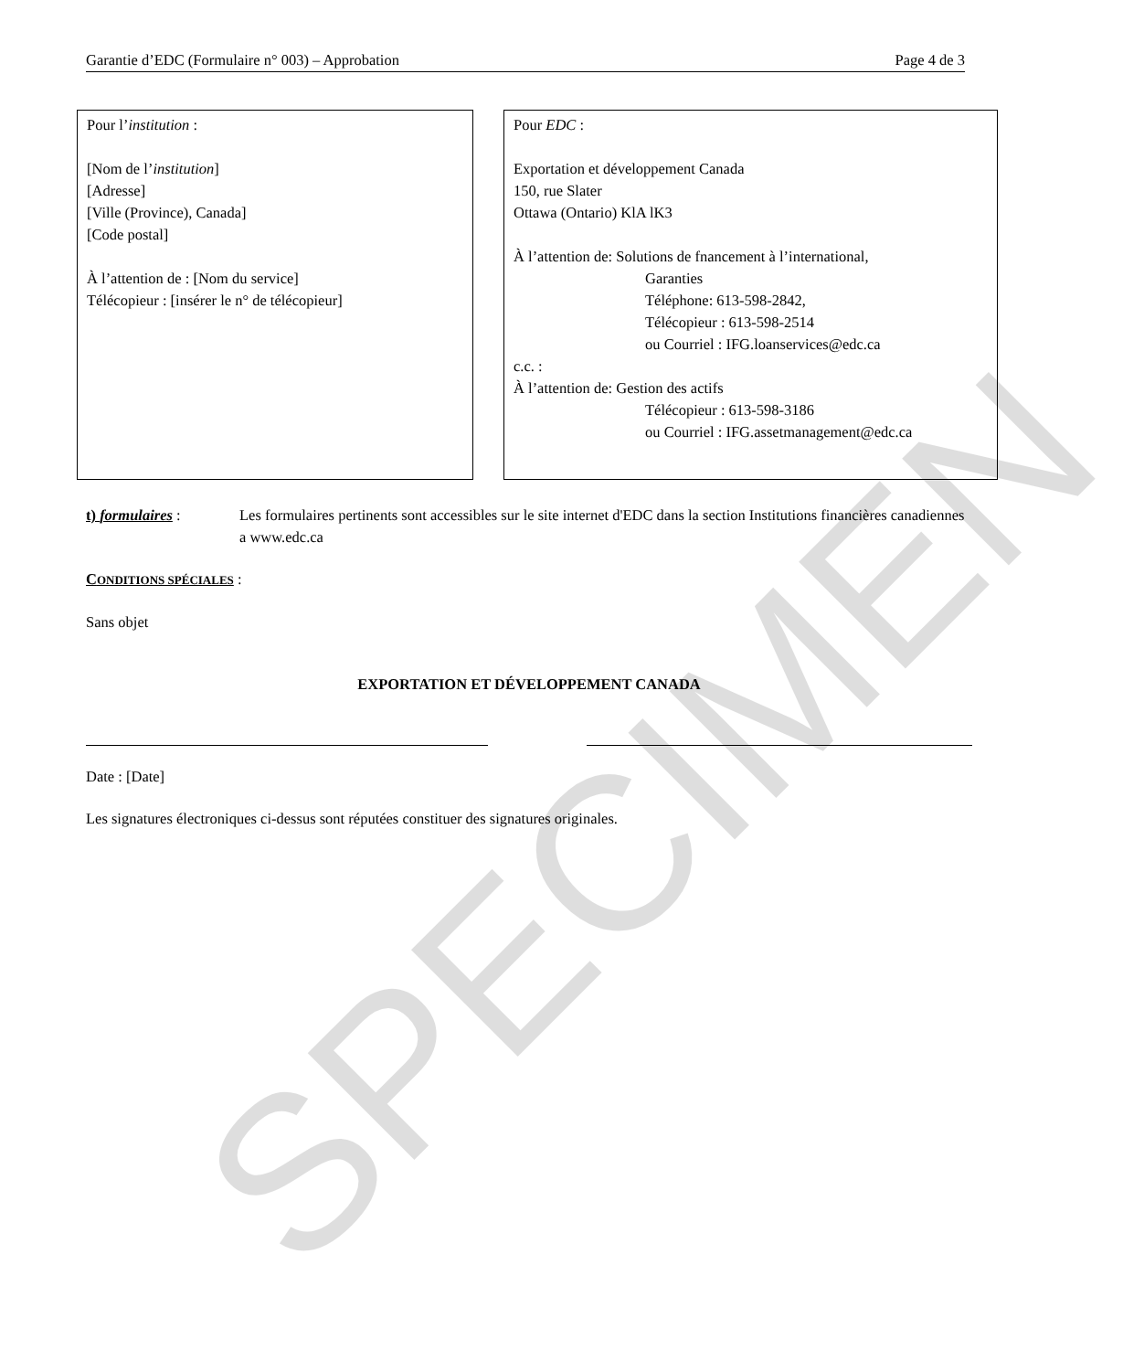Garantie d’EDC (Formulaire n° 003) – Approbation Page 4 de 3
Pour l’institution :
[Nom de l’institution]
[Adresse]
[Ville (Province), Canada]
[Code postal]
À l’attention de : [Nom du service]
Télécopieur : [insérer le n° de télécopieur]
Pour EDC :
Exportation et développement Canada
150, rue Slater
Ottawa (Ontario) KlA lK3
À l’attention de: Solutions de fnancement à l’international,
Garanties
Téléphone: 613-598-2842,
Télécopieur : 613-598-2514
ou Courriel : IFG.loanservices@edc.ca
c.c. :
À l’attention de: Gestion des actifs
Télécopieur : 613-598-3186
ou Courriel : IFG.assetmanagement@edc.ca
t) formulaires : Les formulaires pertinents sont accessibles sur le site internet d'EDC dans la section Institutions financières canadiennes a www.edc.ca
CONDITIONS SPÉCIALES :
Sans objet
EXPORTATION ET DÉVELOPPEMENT CANADA
Date : [Date]
Les signatures électroniques ci-dessus sont réputées constituer des signatures originales.
SPECIMEN